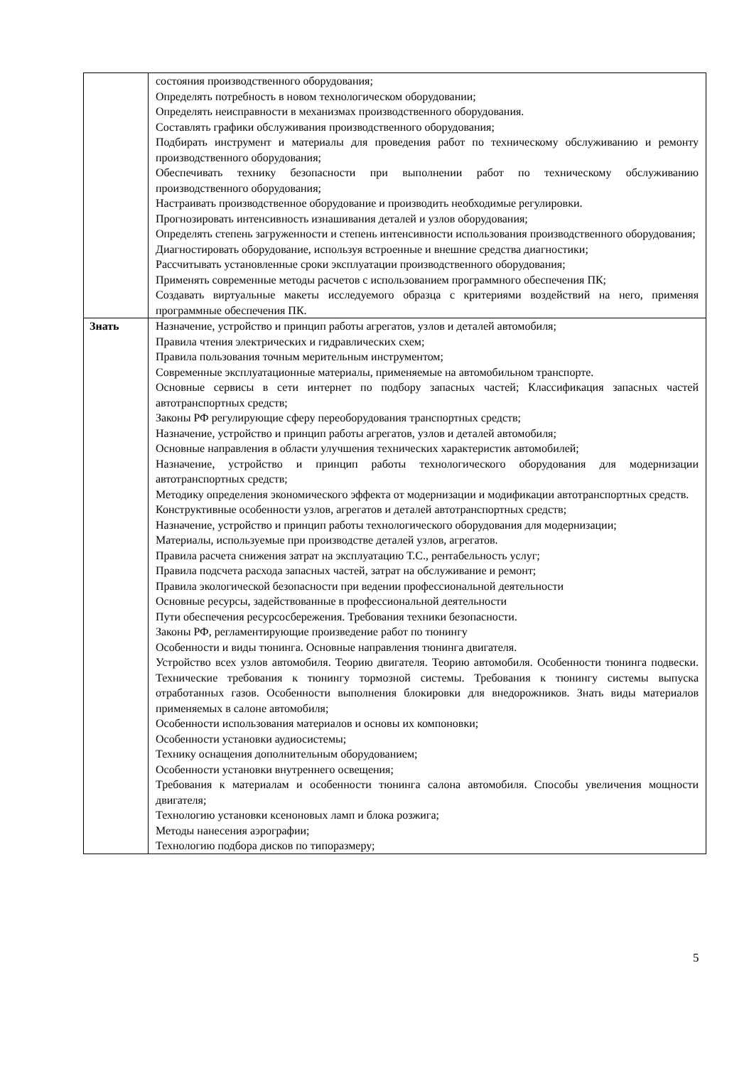| | состояния производственного оборудования; Определять потребность в новом технологическом оборудовании; Определять неисправности в механизмах производственного оборудования. Составлять графики обслуживания производственного оборудования; Подбирать инструмент и материалы для проведения работ по техническому обслуживанию и ремонту производственного оборудования; Обеспечивать технику безопасности при выполнении работ по техническому обслуживанию производственного оборудования; Настраивать производственное оборудование и производить необходимые регулировки. Прогнозировать интенсивность изнашивания деталей и узлов оборудования; Определять степень загруженности и степень интенсивности использования производственного оборудования; Диагностировать оборудование, используя встроенные и внешние средства диагностики; Рассчитывать установленные сроки эксплуатации производственного оборудования; Применять современные методы расчетов с использованием программного обеспечения ПК; Создавать виртуальные макеты исследуемого образца с критериями воздействий на него, применяя программные обеспечения ПК. |
| Знать | Назначение, устройство и принцип работы агрегатов, узлов и деталей автомобиля; Правила чтения электрических и гидравлических схем; Правила пользования точным мерительным инструментом; Современные эксплуатационные материалы, применяемые на автомобильном транспорте. Основные сервисы в сети интернет по подбору запасных частей; Классификация запасных частей автотранспортных средств; Законы РФ регулирующие сферу переоборудования транспортных средств; Назначение, устройство и принцип работы агрегатов, узлов и деталей автомобиля; Основные направления в области улучшения технических характеристик автомобилей; Назначение, устройство и принцип работы технологического оборудования для модернизации автотранспортных средств; Методику определения экономического эффекта от модернизации и модификации автотранспортных средств. Конструктивные особенности узлов, агрегатов и деталей автотранспортных средств; Назначение, устройство и принцип работы технологического оборудования для модернизации; Материалы, используемые при производстве деталей узлов, агрегатов. Правила расчета снижения затрат на эксплуатацию Т.С., рентабельность услуг; Правила подсчета расхода запасных частей, затрат на обслуживание и ремонт; Правила экологической безопасности при ведении профессиональной деятельности Основные ресурсы, задействованные в профессиональной деятельности Пути обеспечения ресурсосбережения. Требования техники безопасности. Законы РФ, регламентирующие произведение работ по тюнингу Особенности и виды тюнинга. Основные направления тюнинга двигателя. Устройство всех узлов автомобиля. Теорию двигателя. Теорию автомобиля. Особенности тюнинга подвески. Технические требования к тюнингу тормозной системы. Требования к тюнингу системы выпуска отработанных газов. Особенности выполнения блокировки для внедорожников. Знать виды материалов применяемых в салоне автомобиля; Особенности использования материалов и основы их компоновки; Особенности установки аудиосистемы; Технику оснащения дополнительным оборудованием; Особенности установки внутреннего освещения; Требования к материалам и особенности тюнинга салона автомобиля. Способы увеличения мощности двигателя; Технологию установки ксеноновых ламп и блока розжига; Методы нанесения аэрографии; Технологию подбора дисков по типоразмеру; |
5